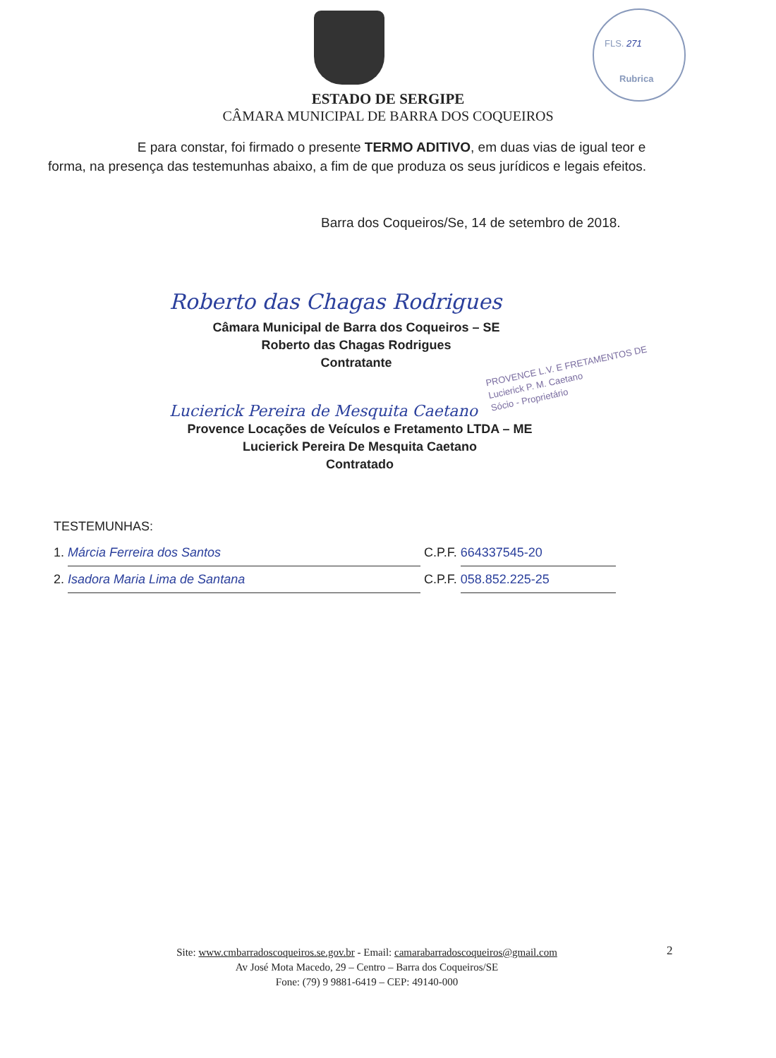FLS. 271
Rubrica
ESTADO DE SERGIPE
CÂMARA MUNICIPAL DE BARRA DOS COQUEIROS
E para constar, foi firmado o presente TERMO ADITIVO, em duas vias de igual teor e forma, na presença das testemunhas abaixo, a fim de que produza os seus jurídicos e legais efeitos.
Barra dos Coqueiros/Se, 14 de setembro de 2018.
Roberto das Chagas Rodrigues
Câmara Municipal de Barra dos Coqueiros – SE
Roberto das Chagas Rodrigues
Contratante
PROVENCE L.V. E FRETAMENTOS DE
Lucierick P. M. Caetano
Sócio - Proprietário
Lucierick Pereira de Mesquita Caetano
Provence Locações de Veículos e Fretamento LTDA – ME
Lucierick Pereira De Mesquita Caetano
Contratado
TESTEMUNHAS:
1. Márcia Ferreira dos Santos C.P.F. 664337545-20
2. Isadora Maria Lima de Santana C.P.F. 058.852.225-25
Site: www.cmbarradoscoqueiros.se.gov.br - Email: camarabarradoscoqueiros@gmail.com
Av José Mota Macedo, 29 – Centro – Barra dos Coqueiros/SE
Fone: (79) 9 9881-6419 – CEP: 49140-000
2